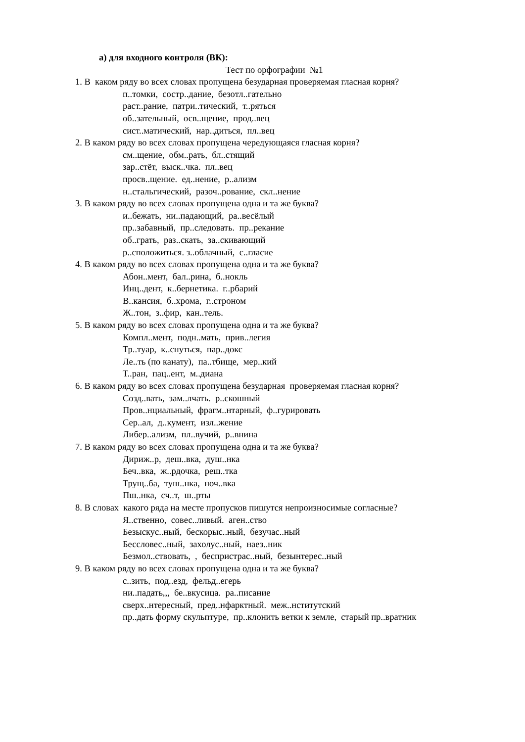а) для входного контроля (ВК):
Тест по орфографии №1
1. В каком ряду во всех словах пропущена безударная проверяемая гласная корня?
п..томки, состр..дание, безотл..гательно
раст..рание, патри..тический, т..ряться
об..зательный, осв..щение, прод..вец
сист..матический, нар..диться, пл..вец
2. В каком ряду во всех словах пропущена чередующаяся гласная корня?
см..щение, обм..рать, бл..стящий
зар..стёт, выск..чка. пл..вец
просв..щение. ед..нение, р..ализм
н..стальгический, разоч..рование, скл..нение
3. В каком ряду во всех словах пропущена одна и та же буква?
и..бежать, ни..падающий, ра..весёлый
пр..забавный, пр..следовать. пр..рекание
об..грать, раз..скать, за..скивающий
р..сположиться. з..облачный, с..гласие
4. В каком ряду во всех словах пропущена одна и та же буква?
Абон..мент, бал..рина, б..нокль
Инц..дент, к..бернетика. г..рбарий
В..кансия, б..хрома, г..строном
Ж..тон, з..фир, кан..тель.
5. В каком ряду во всех словах пропущена одна и та же буква?
Компл..мент, подн..мать, прив..легия
Тр..туар, к..снуться, пар..докс
Ле..ть (по канату), па..тбище, мер..кий
Т..ран, пац..ент, м..диана
6. В каком ряду во всех словах пропущена безударная проверяемая гласная корня?
Созд..вать, зам..лчать. р..скошный
Пров..нциальный, фрагм..нтарный, ф..гурировать
Сер..ал, д..кумент, изл..жение
Либер..ализм, пл..вучий, р..внина
7. В каком ряду во всех словах пропущена одна и та же буква?
Дириж..р, деш..вка, душ..нка
Беч..вка, ж..рдочка, реш..тка
Трущ..ба, туш..нка, ноч..вка
Пш..нка, сч..т, ш..рты
8. В словах какого ряда на месте пропусков пишутся непроизносимые согласные?
Я..ственно, совес..ливый. аген..ство
Безыскус..ный, бескорыс..ный, безучас..ный
Бессловес..ный, захолус..ный, наез..ник
Безмол..ствовать, , беспристрас..ный, безынтерес..ный
9. В каком ряду во всех словах пропущена одна и та же буква?
с..зить, под..езд, фельд..егерь
ни..падать,,, бе..вкусица. ра..писание
сверх..нтересный, пред..нфарктный. меж..нститутский
пр..дать форму скульптуре, пр..клонить ветки к земле, старый пр..вратник